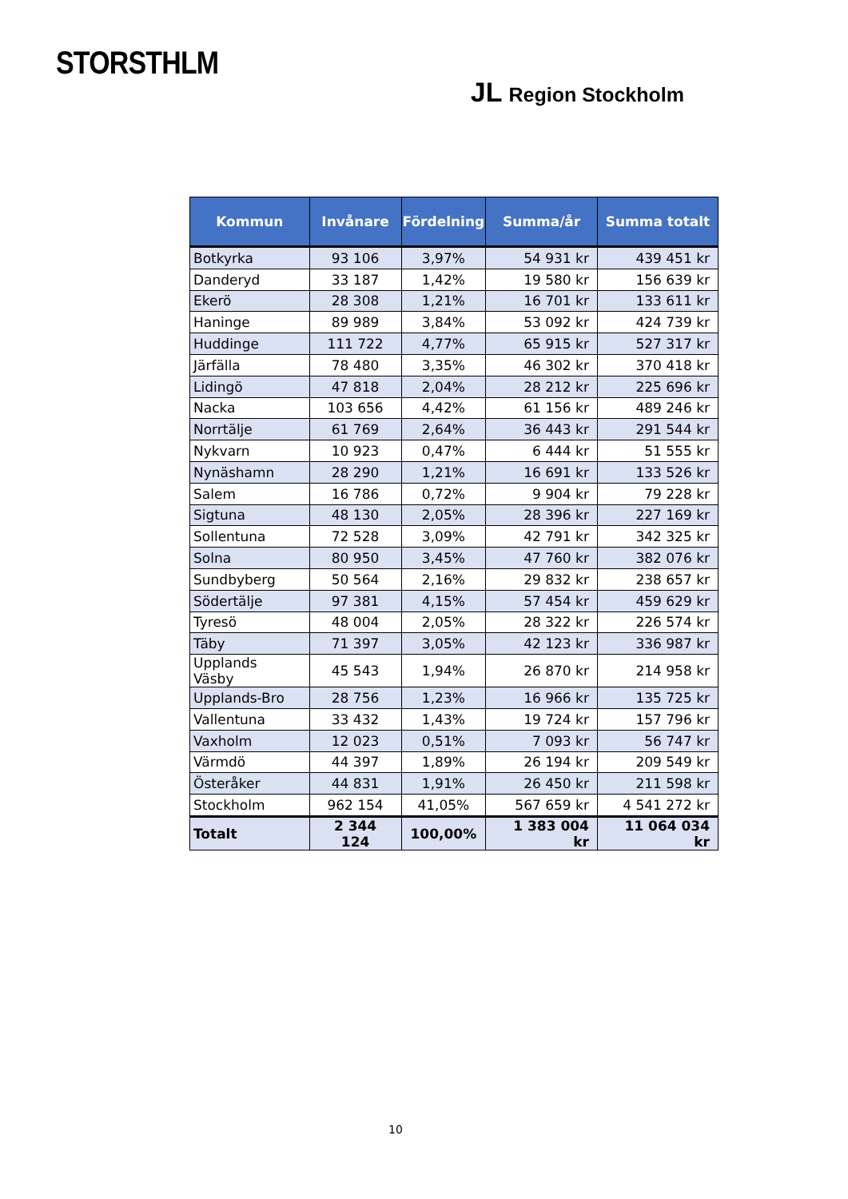STORSTHLM
JL Region Stockholm
| Kommun | Invånare | Fördelning | Summa/år | Summa totalt |
| --- | --- | --- | --- | --- |
| Botkyrka | 93 106 | 3,97% | 54 931 kr | 439 451 kr |
| Danderyd | 33 187 | 1,42% | 19 580 kr | 156 639 kr |
| Ekerö | 28 308 | 1,21% | 16 701 kr | 133 611 kr |
| Haninge | 89 989 | 3,84% | 53 092 kr | 424 739 kr |
| Huddinge | 111 722 | 4,77% | 65 915 kr | 527 317 kr |
| Järfälla | 78 480 | 3,35% | 46 302 kr | 370 418 kr |
| Lidingö | 47 818 | 2,04% | 28 212 kr | 225 696 kr |
| Nacka | 103 656 | 4,42% | 61 156 kr | 489 246 kr |
| Norrtälje | 61 769 | 2,64% | 36 443 kr | 291 544 kr |
| Nykvarn | 10 923 | 0,47% | 6 444 kr | 51 555 kr |
| Nynäshamn | 28 290 | 1,21% | 16 691 kr | 133 526 kr |
| Salem | 16 786 | 0,72% | 9 904 kr | 79 228 kr |
| Sigtuna | 48 130 | 2,05% | 28 396 kr | 227 169 kr |
| Sollentuna | 72 528 | 3,09% | 42 791 kr | 342 325 kr |
| Solna | 80 950 | 3,45% | 47 760 kr | 382 076 kr |
| Sundbyberg | 50 564 | 2,16% | 29 832 kr | 238 657 kr |
| Södertälje | 97 381 | 4,15% | 57 454 kr | 459 629 kr |
| Tyresö | 48 004 | 2,05% | 28 322 kr | 226 574 kr |
| Täby | 71 397 | 3,05% | 42 123 kr | 336 987 kr |
| Upplands Väsby | 45 543 | 1,94% | 26 870 kr | 214 958 kr |
| Upplands-Bro | 28 756 | 1,23% | 16 966 kr | 135 725 kr |
| Vallentuna | 33 432 | 1,43% | 19 724 kr | 157 796 kr |
| Vaxholm | 12 023 | 0,51% | 7 093 kr | 56 747 kr |
| Värmdö | 44 397 | 1,89% | 26 194 kr | 209 549 kr |
| Österåker | 44 831 | 1,91% | 26 450 kr | 211 598 kr |
| Stockholm | 962 154 | 41,05% | 567 659 kr | 4 541 272 kr |
| Totalt | 2 344 124 | 100,00% | 1 383 004 kr | 11 064 034 kr |
10